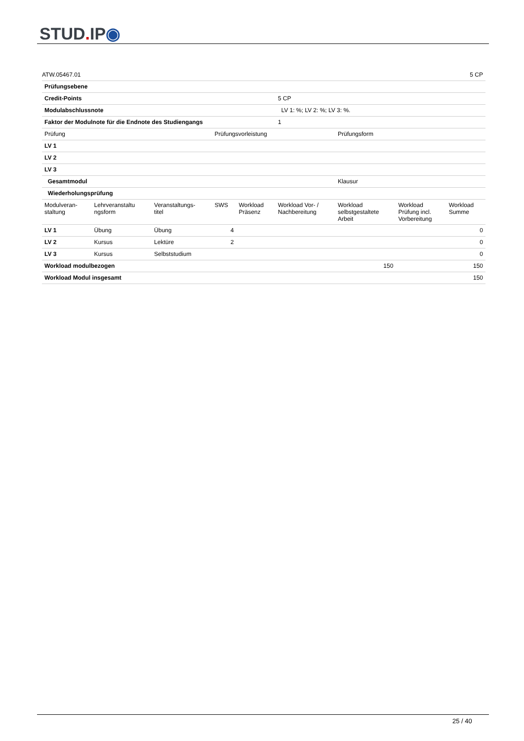STUD. IP◉
| ATW.05467.01 | | | | | | | | 5 CP | |
| Prüfungsebene | | | | | | | | | |
| Credit-Points | | | | | 5 CP | | | | |
| Modulabschlussnote | | | | | LV 1: %; LV 2: %; LV 3: %. | | | | |
| Faktor der Modulnote für die Endnote des Studiengangs | | | | | 1 | | | | |
| Prüfung | | | Prüfungsvorleistung | | | Prüfungsform | | | |
| LV 1 | | | | | | | | | |
| LV 2 | | | | | | | | | |
| LV 3 | | | | | | | | | |
| Gesamtmodul | | | | | | Klausur | | | |
| Wiederholungsprüfung | | | | | | | | | |
| Modulveran- staltung | Lehrveranstaltu ngsform | Veranstaltungs- titel | SWS | Workload Präsenz | Workload Vor- / Nachbereitung | Workload selbstgestaltete Arbeit | Workload Prüfung incl. Vorbereitung | | Workload Summe |
| LV 1 | Übung | Übung | 4 | | | | | | 0 |
| LV 2 | Kursus | Lektüre | 2 | | | | | | 0 |
| LV 3 | Kursus | Selbststudium | | | | | | | 0 |
| Workload modulbezogen | | | | | | 150 | | | 150 |
| Workload Modul insgesamt | | | 150 | | | | | | |
25 / 40